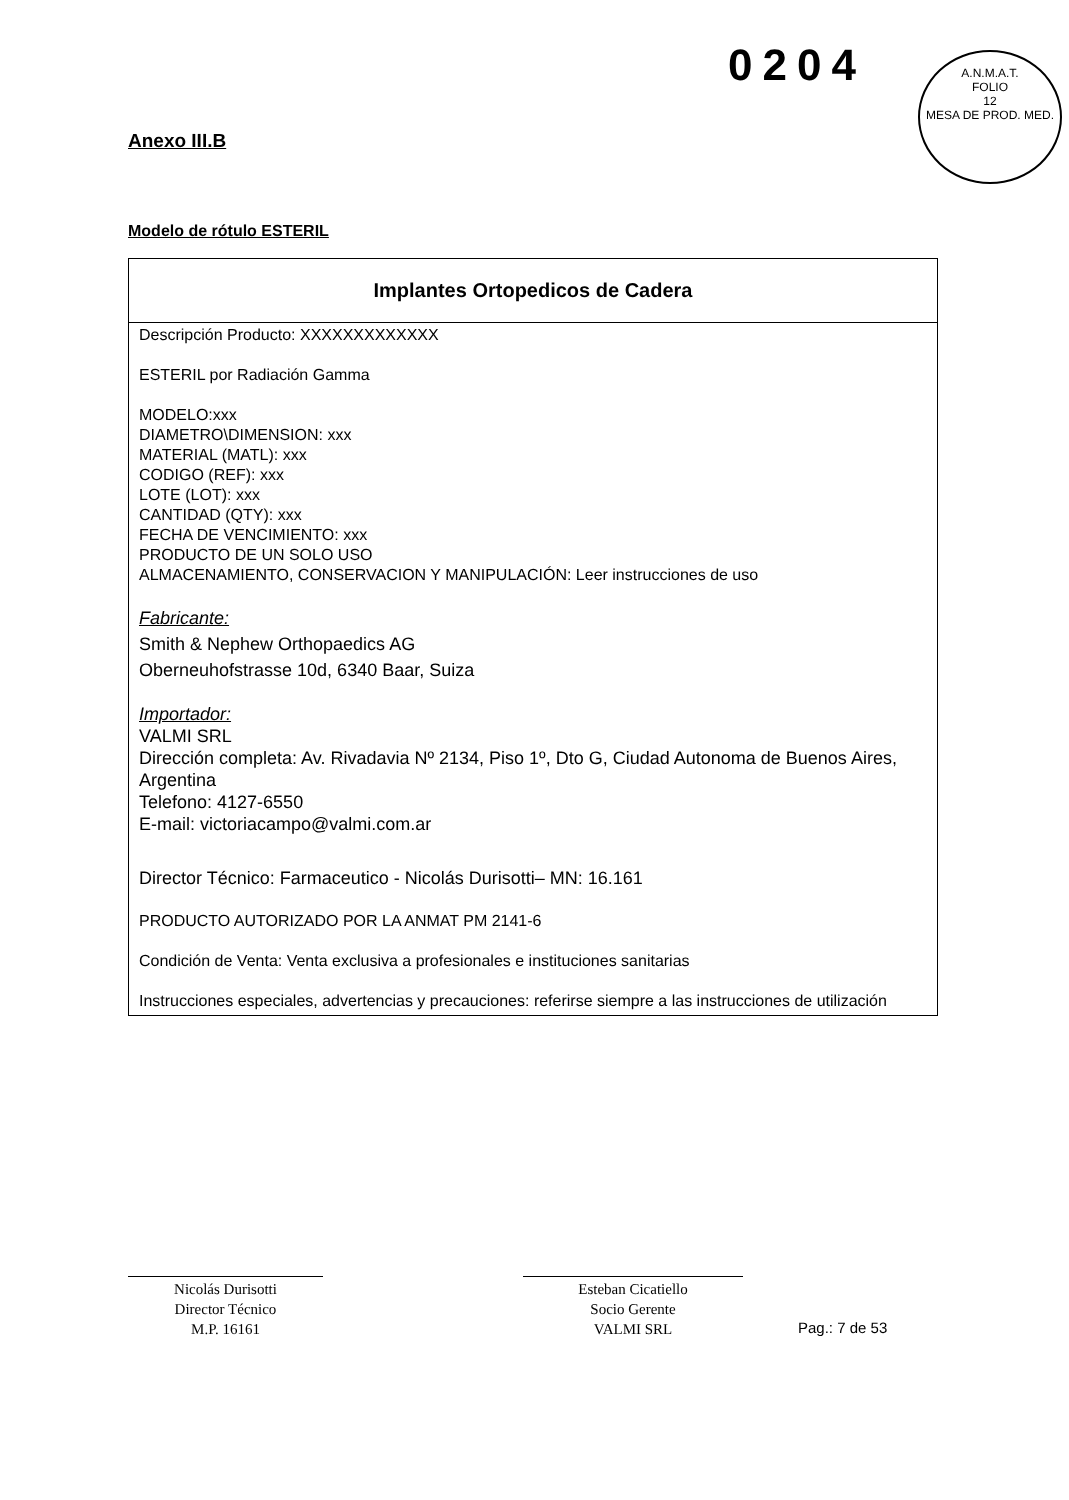0204
A.N.M.A.T.
FOLIO
12
MESA DE PROD. MED.
Anexo III.B
Modelo de rótulo ESTERIL
Implantes Ortopedicos de Cadera
Descripción Producto: XXXXXXXXXXXXX
ESTERIL por Radiación Gamma
MODELO:xxx
DIAMETRO\DIMENSION: xxx
MATERIAL (MATL): xxx
CODIGO (REF): xxx
LOTE (LOT): xxx
CANTIDAD (QTY): xxx
FECHA DE VENCIMIENTO: xxx
PRODUCTO DE UN SOLO USO
ALMACENAMIENTO, CONSERVACION Y MANIPULACIÓN: Leer instrucciones de uso
Fabricante:
Smith & Nephew Orthopaedics AG
Oberneuhofstrasse 10d, 6340 Baar, Suiza
Importador:
VALMI SRL
Dirección completa: Av. Rivadavia Nº 2134, Piso 1º, Dto G, Ciudad Autonoma de Buenos Aires, Argentina
Telefono: 4127-6550
E-mail: victoriacampo@valmi.com.ar
Director Técnico: Farmaceutico - Nicolás Durisotti– MN: 16.161
PRODUCTO AUTORIZADO POR LA ANMAT PM 2141-6
Condición de Venta: Venta exclusiva a profesionales e instituciones sanitarias
Instrucciones especiales, advertencias y precauciones: referirse siempre a las instrucciones de utilización
Nicolás Durisotti
Director Técnico
M.P. 16161
Esteban Cicatiello
Socio Gerente
VALMI SRL
Pag.: 7 de 53